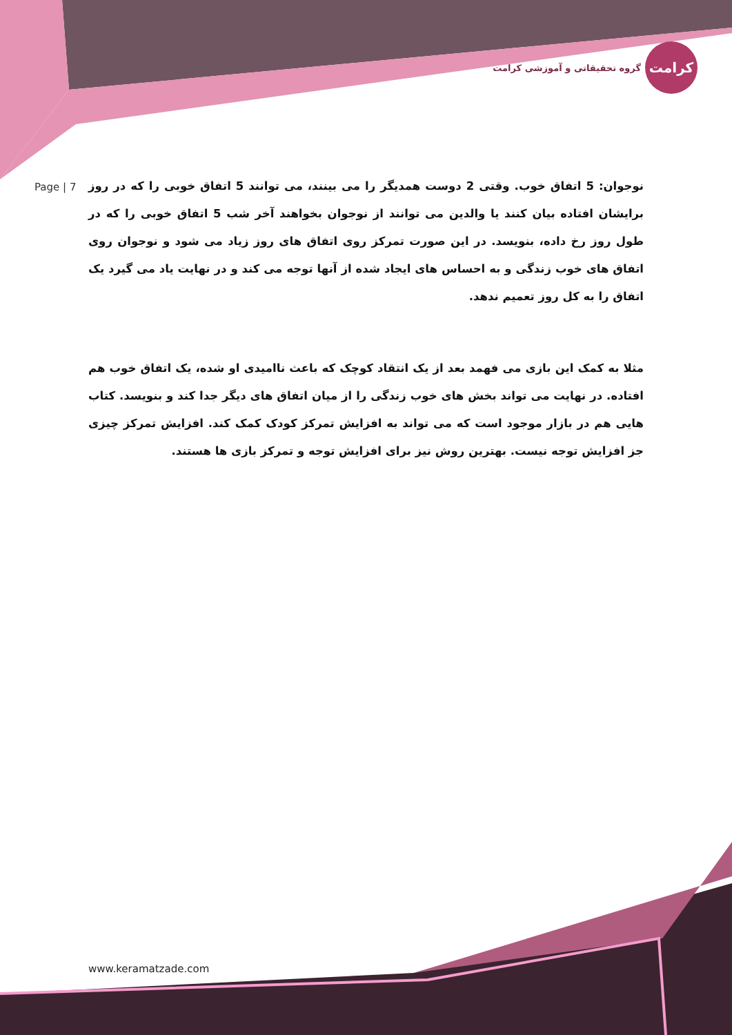گروه تحقیقاتی و آموزشی کرامت
کرامت
Page | 7
نوجوان: 5 اتفاق خوب. وقتی 2 دوست همدیگر را می بینند، می توانند 5 اتفاق خوبی را که در روز برایشان افتاده بیان کنند یا والدین می توانند از نوجوان بخواهند آخر شب 5 اتفاق خوبی را که در طول روز رخ داده، بنویسد. در این صورت تمرکز روی اتفاق های روز زیاد می شود و نوجوان روی اتفاق های خوب زندگی و به احساس های ایجاد شده از آنها توجه می کند و در نهایت یاد می گیرد یک اتفاق را به کل روز تعمیم ندهد.
مثلا به کمک این بازی می فهمد بعد از یک انتقاد کوچک که باعث ناامیدی او شده، یک اتفاق خوب هم افتاده. در نهایت می تواند بخش های خوب زندگی را از میان اتفاق های دیگر جدا کند و بنویسد. کتاب هایی هم در بازار موجود است که می تواند به افزایش تمرکز کودک کمک کند. افزایش تمرکز چیزی جز افزایش توجه نیست. بهترین روش نیز برای افزایش توجه و تمرکز بازی ها هستند.
www.keramatzade.com